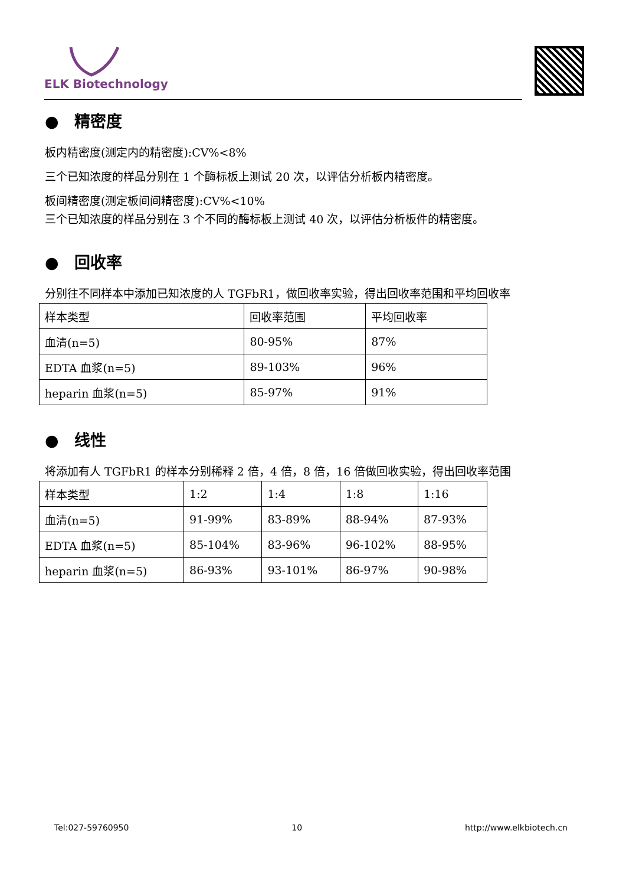ELK Biotechnology
● 精密度
板内精密度(测定内的精密度):CV%<8%
三个已知浓度的样品分别在 1 个酶标板上测试 20 次，以评估分析板内精密度。
板间精密度(测定板间间精密度):CV%<10%
三个已知浓度的样品分别在 3 个不同的酶标板上测试 40 次，以评估分析板件的精密度。
● 回收率
分别往不同样本中添加已知浓度的人 TGFbR1，做回收率实验，得出回收率范围和平均回收率
| 样本类型 | 回收率范围 | 平均回收率 |
| 血清(n=5) | 80-95% | 87% |
| EDTA 血浆(n=5) | 89-103% | 96% |
| heparin 血浆(n=5) | 85-97% | 91% |
● 线性
将添加有人 TGFbR1 的样本分别稀释 2 倍，4 倍，8 倍，16 倍做回收实验，得出回收率范围
| 样本类型 | 1:2 | 1:4 | 1:8 | 1:16 |
| 血清(n=5) | 91-99% | 83-89% | 88-94% | 87-93% |
| EDTA 血浆(n=5) | 85-104% | 83-96% | 96-102% | 88-95% |
| heparin 血浆(n=5) | 86-93% | 93-101% | 86-97% | 90-98% |
Tel:027-59760950 10 http://www.elkbiotech.cn